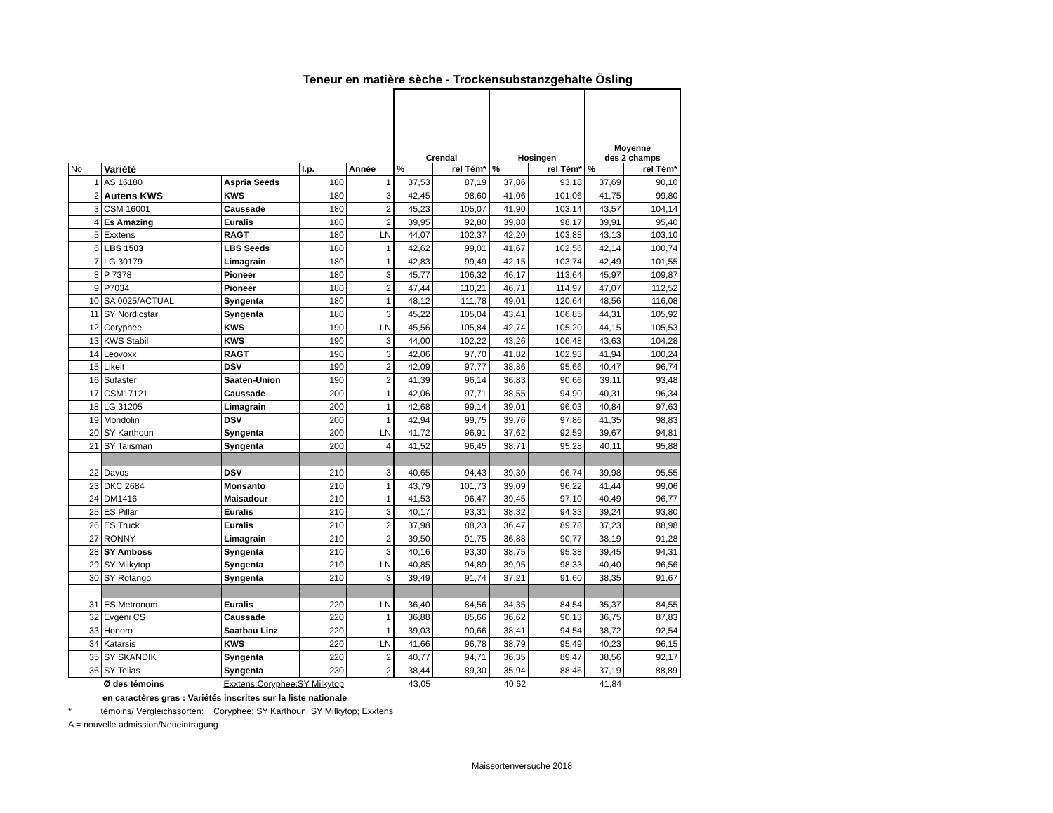Teneur en matière sèche - Trockensubstanzgehalte Ösling
| | | | | | Crendal | | Hosingen | | Moyenne des 2 champs | |
| --- | --- | --- | --- | --- | --- | --- | --- | --- | --- | --- |
| No | Variété | | I.p. | Année | % | rel Tém* | % | rel Tém* | % | rel Tém* |
| 1 | AS 16180 | Aspria Seeds | 180 | 1 | 37,53 | 87,19 | 37,86 | 93,18 | 37,69 | 90,10 |
| 2 | Autens KWS | KWS | 180 | 3 | 42,45 | 98,60 | 41,06 | 101,06 | 41,75 | 99,80 |
| 3 | CSM 16001 | Caussade | 180 | 2 | 45,23 | 105,07 | 41,90 | 103,14 | 43,57 | 104,14 |
| 4 | Es Amazing | Euralis | 180 | 2 | 39,95 | 92,80 | 39,88 | 98,17 | 39,91 | 95,40 |
| 5 | Exxtens | RAGT | 180 | LN | 44,07 | 102,37 | 42,20 | 103,88 | 43,13 | 103,10 |
| 6 | LBS 1503 | LBS Seeds | 180 | 1 | 42,62 | 99,01 | 41,67 | 102,56 | 42,14 | 100,74 |
| 7 | LG 30179 | Limagrain | 180 | 1 | 42,83 | 99,49 | 42,15 | 103,74 | 42,49 | 101,55 |
| 8 | P 7378 | Pioneer | 180 | 3 | 45,77 | 106,32 | 46,17 | 113,64 | 45,97 | 109,87 |
| 9 | P7034 | Pioneer | 180 | 2 | 47,44 | 110,21 | 46,71 | 114,97 | 47,07 | 112,52 |
| 10 | SA 0025/ACTUAL | Syngenta | 180 | 1 | 48,12 | 111,78 | 49,01 | 120,64 | 48,56 | 116,08 |
| 11 | SY Nordicstar | Syngenta | 180 | 3 | 45,22 | 105,04 | 43,41 | 106,85 | 44,31 | 105,92 |
| 12 | Coryphee | KWS | 190 | LN | 45,56 | 105,84 | 42,74 | 105,20 | 44,15 | 105,53 |
| 13 | KWS Stabil | KWS | 190 | 3 | 44,00 | 102,22 | 43,26 | 106,48 | 43,63 | 104,28 |
| 14 | Leovoxx | RAGT | 190 | 3 | 42,06 | 97,70 | 41,82 | 102,93 | 41,94 | 100,24 |
| 15 | Likeit | DSV | 190 | 2 | 42,09 | 97,77 | 38,86 | 95,66 | 40,47 | 96,74 |
| 16 | Sufaster | Saaten-Union | 190 | 2 | 41,39 | 96,14 | 36,83 | 90,66 | 39,11 | 93,48 |
| 17 | CSM17121 | Caussade | 200 | 1 | 42,06 | 97,71 | 38,55 | 94,90 | 40,31 | 96,34 |
| 18 | LG 31205 | Limagrain | 200 | 1 | 42,68 | 99,14 | 39,01 | 96,03 | 40,84 | 97,63 |
| 19 | Mondolin | DSV | 200 | 1 | 42,94 | 99,75 | 39,76 | 97,86 | 41,35 | 98,83 |
| 20 | SY Karthoun | Syngenta | 200 | LN | 41,72 | 96,91 | 37,62 | 92,59 | 39,67 | 94,81 |
| 21 | SY Talisman | Syngenta | 200 | 4 | 41,52 | 96,45 | 38,71 | 95,28 | 40,11 | 95,88 |
| 22 | Davos | DSV | 210 | 3 | 40,65 | 94,43 | 39,30 | 96,74 | 39,98 | 95,55 |
| 23 | DKC 2684 | Monsanto | 210 | 1 | 43,79 | 101,73 | 39,09 | 96,22 | 41,44 | 99,06 |
| 24 | DM1416 | Maisadour | 210 | 1 | 41,53 | 96,47 | 39,45 | 97,10 | 40,49 | 96,77 |
| 25 | ES Pillar | Euralis | 210 | 3 | 40,17 | 93,31 | 38,32 | 94,33 | 39,24 | 93,80 |
| 26 | ES Truck | Euralis | 210 | 2 | 37,98 | 88,23 | 36,47 | 89,78 | 37,23 | 88,98 |
| 27 | RONNY | Limagrain | 210 | 2 | 39,50 | 91,75 | 36,88 | 90,77 | 38,19 | 91,28 |
| 28 | SY Amboss | Syngenta | 210 | 3 | 40,16 | 93,30 | 38,75 | 95,38 | 39,45 | 94,31 |
| 29 | SY Milkytop | Syngenta | 210 | LN | 40,85 | 94,89 | 39,95 | 98,33 | 40,40 | 96,56 |
| 30 | SY Rotango | Syngenta | 210 | 3 | 39,49 | 91,74 | 37,21 | 91,60 | 38,35 | 91,67 |
| 31 | ES Metronom | Euralis | 220 | LN | 36,40 | 84,56 | 34,35 | 84,54 | 35,37 | 84,55 |
| 32 | Evgeni CS | Caussade | 220 | 1 | 36,88 | 85,66 | 36,62 | 90,13 | 36,75 | 87,83 |
| 33 | Honoro | Saatbau Linz | 220 | 1 | 39,03 | 90,66 | 38,41 | 94,54 | 38,72 | 92,54 |
| 34 | Katarsis | KWS | 220 | LN | 41,66 | 96,78 | 38,79 | 95,49 | 40,23 | 96,15 |
| 35 | SY SKANDIK | Syngenta | 220 | 2 | 40,77 | 94,71 | 36,35 | 89,47 | 38,56 | 92,17 |
| 36 | SY Telias | Syngenta | 230 | 2 | 38,44 | 89,30 | 35,94 | 88,46 | 37,19 | 88,89 |
| | Ø des témoins | Exxtens;Coryphee;SY Milkytop | | | 43,05 | | 40,62 | | 41,84 | |
en caractères gras : Variétés inscrites sur la liste nationale
* témoins/ Vergleichssorten: Coryphee; SY Karthoun; SY Milkytop; Exxtens
A = nouvelle admission/Neueintragung
Maissortenversuche 2018